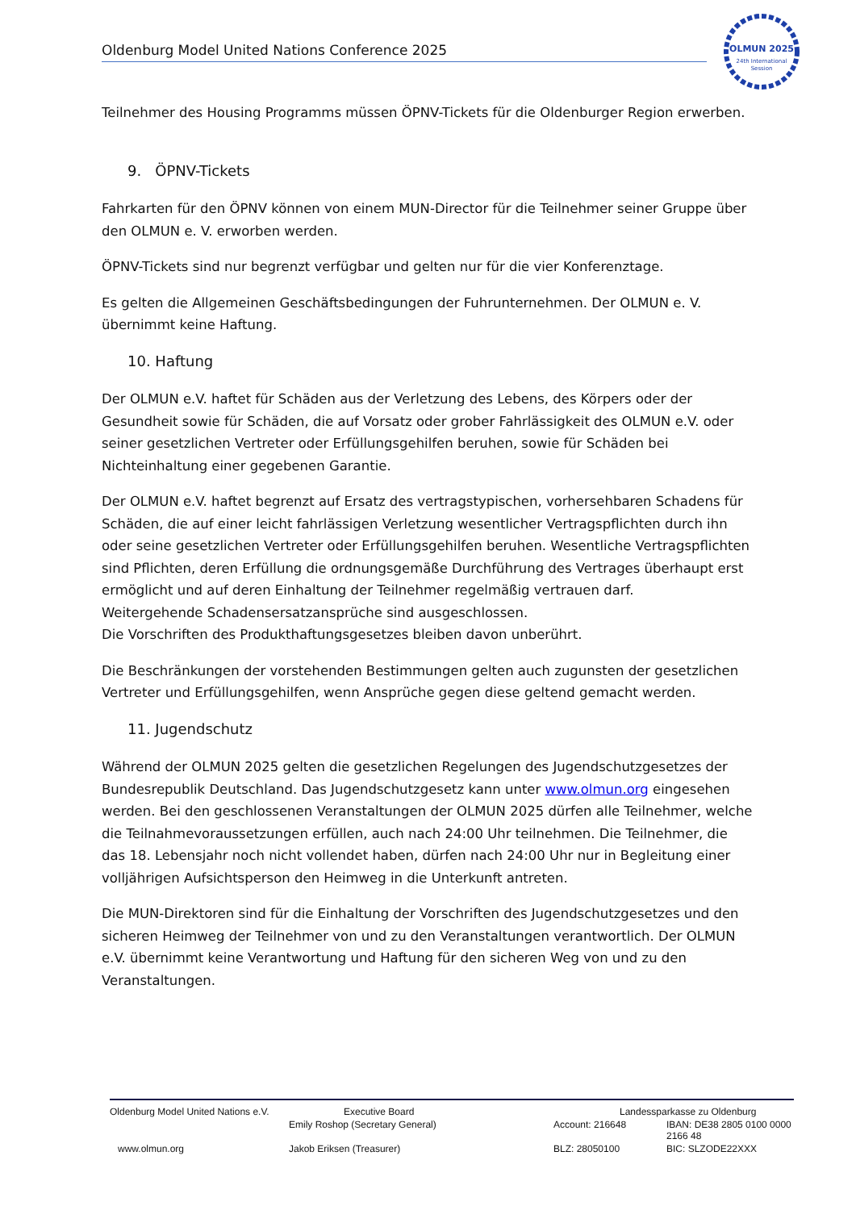Oldenburg Model United Nations Conference 2025
OLMUN 2025
24th International
Session
Teilnehmer des Housing Programms müssen ÖPNV-Tickets für die Oldenburger Region erwerben.
9. ÖPNV-Tickets
Fahrkarten für den ÖPNV können von einem MUN-Director für die Teilnehmer seiner Gruppe über den OLMUN e. V. erworben werden.
ÖPNV-Tickets sind nur begrenzt verfügbar und gelten nur für die vier Konferenztage.
Es gelten die Allgemeinen Geschäftsbedingungen der Fuhrunternehmen. Der OLMUN e. V. übernimmt keine Haftung.
10. Haftung
Der OLMUN e.V. haftet für Schäden aus der Verletzung des Lebens, des Körpers oder der Gesundheit sowie für Schäden, die auf Vorsatz oder grober Fahrlässigkeit des OLMUN e.V. oder seiner gesetzlichen Vertreter oder Erfüllungsgehilfen beruhen, sowie für Schäden bei Nichteinhaltung einer gegebenen Garantie.
Der OLMUN e.V. haftet begrenzt auf Ersatz des vertragstypischen, vorhersehbaren Schadens für Schäden, die auf einer leicht fahrlässigen Verletzung wesentlicher Vertragspflichten durch ihn oder seine gesetzlichen Vertreter oder Erfüllungsgehilfen beruhen. Wesentliche Vertragspflichten sind Pflichten, deren Erfüllung die ordnungsgemäße Durchführung des Vertrages überhaupt erst ermöglicht und auf deren Einhaltung der Teilnehmer regelmäßig vertrauen darf.
Weitergehende Schadensersatzansprüche sind ausgeschlossen.
Die Vorschriften des Produkthaftungsgesetzes bleiben davon unberührt.
Die Beschränkungen der vorstehenden Bestimmungen gelten auch zugunsten der gesetzlichen Vertreter und Erfüllungsgehilfen, wenn Ansprüche gegen diese geltend gemacht werden.
11. Jugendschutz
Während der OLMUN 2025 gelten die gesetzlichen Regelungen des Jugendschutzgesetzes der Bundesrepublik Deutschland. Das Jugendschutzgesetz kann unter www.olmun.org eingesehen werden. Bei den geschlossenen Veranstaltungen der OLMUN 2025 dürfen alle Teilnehmer, welche die Teilnahmevoraussetzungen erfüllen, auch nach 24:00 Uhr teilnehmen. Die Teilnehmer, die das 18. Lebensjahr noch nicht vollendet haben, dürfen nach 24:00 Uhr nur in Begleitung einer volljährigen Aufsichtsperson den Heimweg in die Unterkunft antreten.
Die MUN-Direktoren sind für die Einhaltung der Vorschriften des Jugendschutzgesetzes und den sicheren Heimweg der Teilnehmer von und zu den Veranstaltungen verantwortlich. Der OLMUN e.V. übernimmt keine Verantwortung und Haftung für den sicheren Weg von und zu den Veranstaltungen.
| Oldenburg Model United Nations e.V. | Executive Board | Landessparkasse zu Oldenburg | |
| | Emily Roshop (Secretary General) | Account: 216648 | IBAN: DE38 2805 0100 0000 2166 48 |
| www.olmun.org | Jakob Eriksen (Treasurer) | BLZ: 28050100 | BIC: SLZODE22XXX |